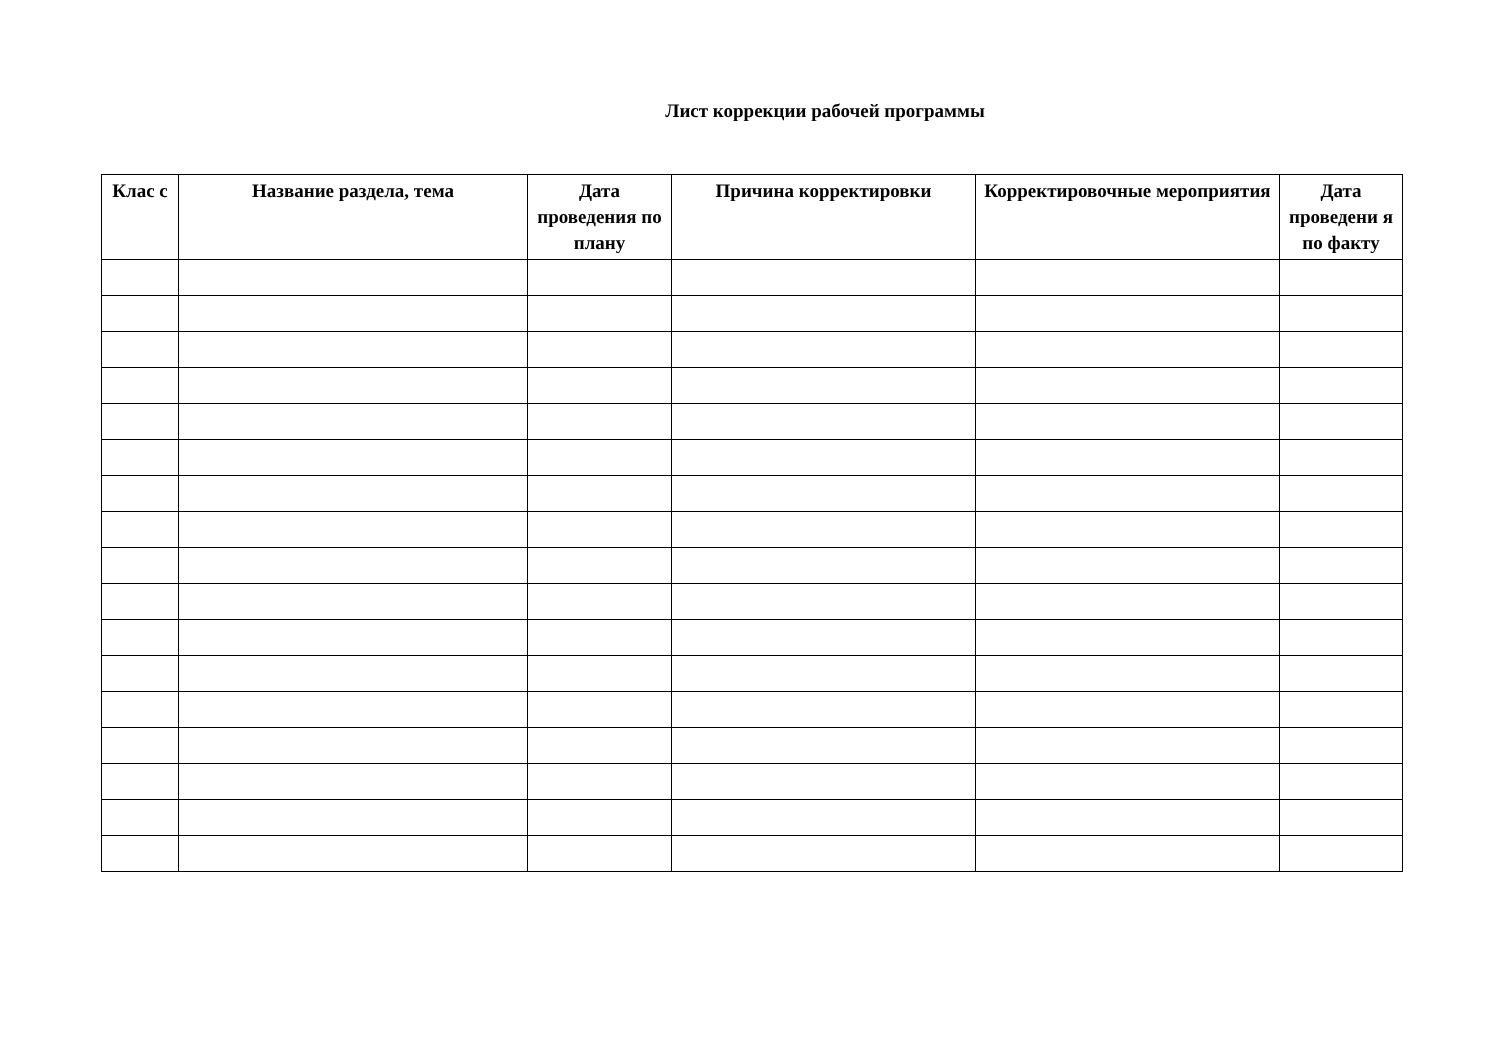Лист коррекции рабочей программы
| Клас с | Название раздела, тема | Дата проведения по плану | Причина корректировки | Корректировочные мероприятия | Дата проведени я по факту |
| --- | --- | --- | --- | --- | --- |